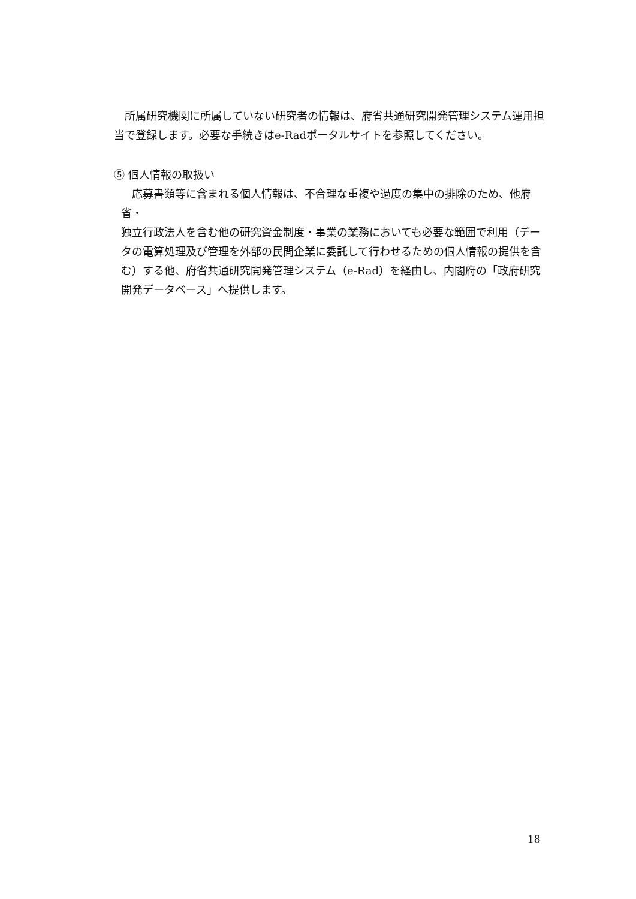所属研究機関に所属していない研究者の情報は、府省共通研究開発管理システム運用担当で登録します。必要な手続きはe-Radポータルサイトを参照してください。
⑤ 個人情報の取扱い
　応募書類等に含まれる個人情報は、不合理な重複や過度の集中の排除のため、他府省・
独立行政法人を含む他の研究資金制度・事業の業務においても必要な範囲で利用（データの電算処理及び管理を外部の民間企業に委託して行わせるための個人情報の提供を含む）する他、府省共通研究開発管理システム（e-Rad）を経由し、内閣府の「政府研究開発データベース」へ提供します。
18